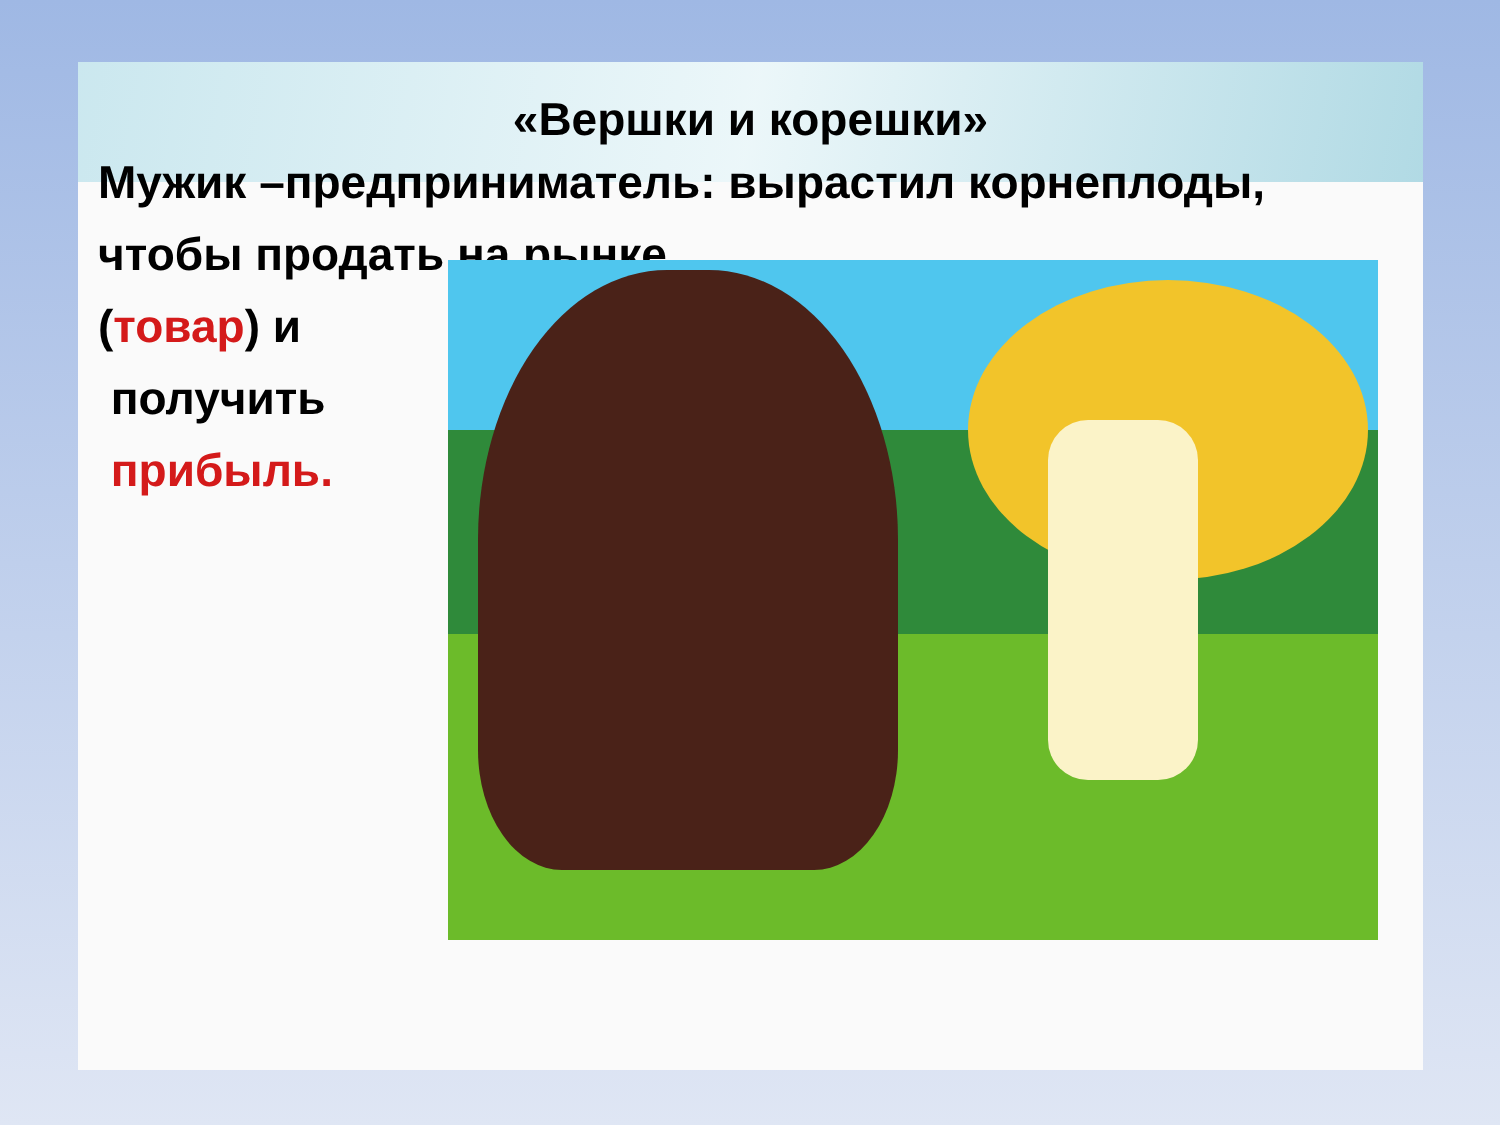«Вершки и корешки»
Мужик –предприниматель: вырастил корнеплоды, чтобы продать на рынке
(товар) и
получить
прибыль.